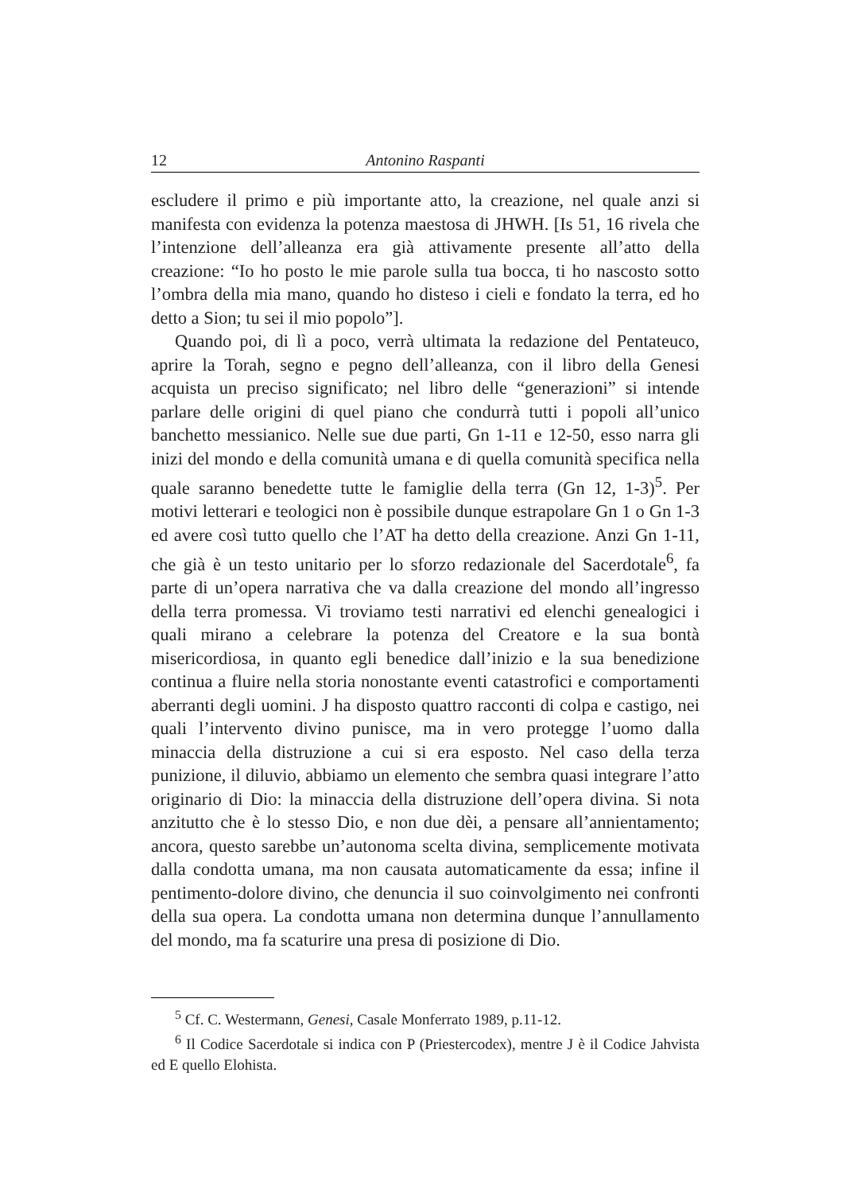12 Antonino Raspanti
escludere il primo e più importante atto, la creazione, nel quale anzi si manifesta con evidenza la potenza maestosa di JHWH. [Is 51, 16 rivela che l’intenzione dell’alleanza era già attivamente presente all’atto della creazione: “Io ho posto le mie parole sulla tua bocca, ti ho nascosto sotto l’ombra della mia mano, quando ho disteso i cieli e fondato la terra, ed ho detto a Sion; tu sei il mio popolo”].
Quando poi, di lì a poco, verrà ultimata la redazione del Pentateuco, aprire la Torah, segno e pegno dell’alleanza, con il libro della Genesi acquista un preciso significato; nel libro delle “generazioni” si intende parlare delle origini di quel piano che condurrà tutti i popoli all’unico banchetto messianico. Nelle sue due parti, Gn 1-11 e 12-50, esso narra gli inizi del mondo e della comunità umana e di quella comunità specifica nella quale saranno benedette tutte le famiglie della terra (Gn 12, 1-3)<sup>5</sup>. Per motivi letterari e teologici non è possibile dunque estrapolare Gn 1 o Gn 1-3 ed avere così tutto quello che l’AT ha detto della creazione. Anzi Gn 1-11, che già è un testo unitario per lo sforzo redazionale del Sacerdotale<sup>6</sup>, fa parte di un’opera narrativa che va dalla creazione del mondo all’ingresso della terra promessa. Vi troviamo testi narrativi ed elenchi genealogici i quali mirano a celebrare la potenza del Creatore e la sua bontà misericordiosa, in quanto egli benedice dall’inizio e la sua benedizione continua a fluire nella storia nonostante eventi catastrofici e comportamenti aberranti degli uomini. J ha disposto quattro racconti di colpa e castigo, nei quali l’intervento divino punisce, ma in vero protegge l’uomo dalla minaccia della distruzione a cui si era esposto. Nel caso della terza punizione, il diluvio, abbiamo un elemento che sembra quasi integrare l’atto originario di Dio: la minaccia della distruzione dell’opera divina. Si nota anzitutto che è lo stesso Dio, e non due dèi, a pensare all’annientamento; ancora, questo sarebbe un’autonoma scelta divina, semplicemente motivata dalla condotta umana, ma non causata automaticamente da essa; infine il pentimento-dolore divino, che denuncia il suo coinvolgimento nei confronti della sua opera. La condotta umana non determina dunque l’annullamento del mondo, ma fa scaturire una presa di posizione di Dio.
<sup>5</sup> Cf. C. Westermann, Genesi, Casale Monferrato 1989, p.11-12.
<sup>6</sup> Il Codice Sacerdotale si indica con P (Priestercodex), mentre J è il Codice Jahvista ed E quello Elohista.